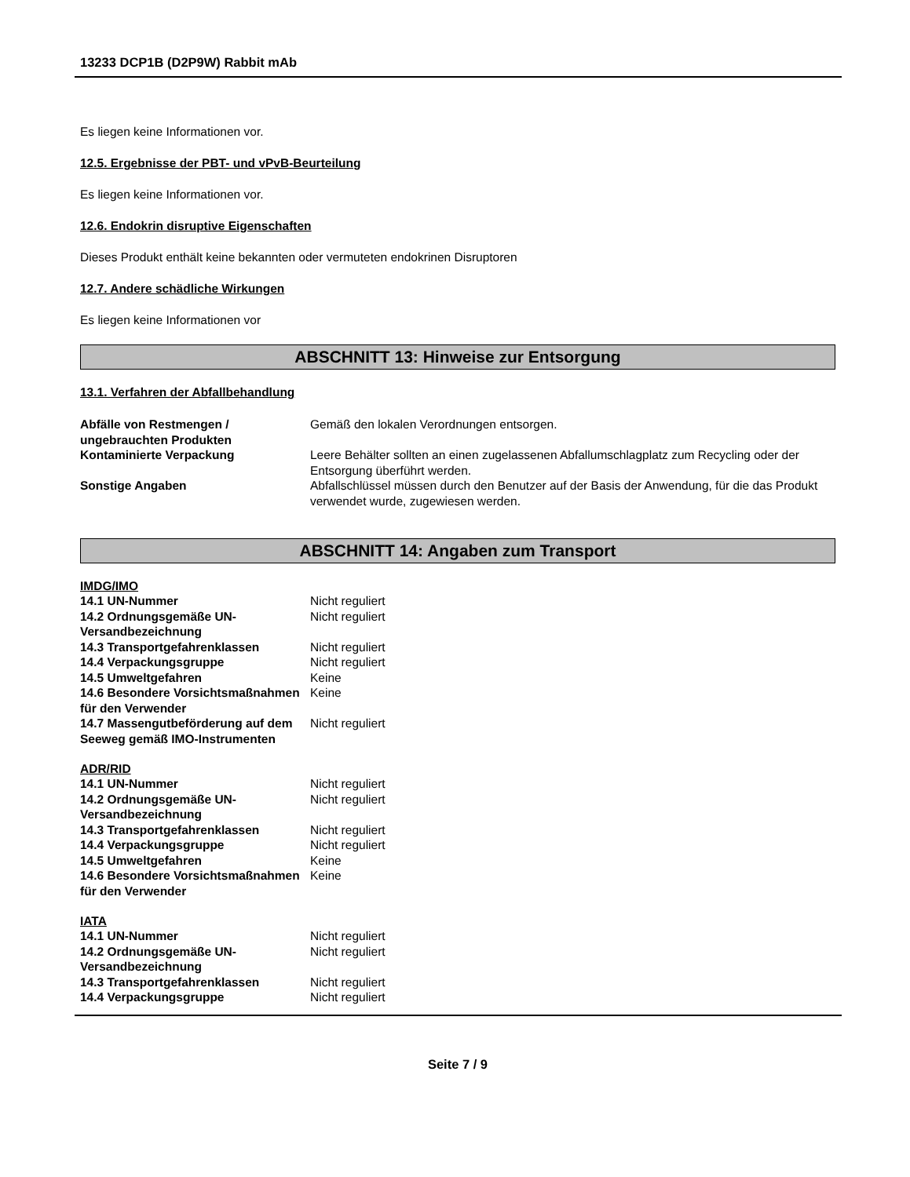13233 DCP1B (D2P9W) Rabbit mAb
Es liegen keine Informationen vor.
12.5. Ergebnisse der PBT- und vPvB-Beurteilung
Es liegen keine Informationen vor.
12.6. Endokrin disruptive Eigenschaften
Dieses Produkt enthält keine bekannten oder vermuteten endokrinen Disruptoren
12.7. Andere schädliche Wirkungen
Es liegen keine Informationen vor
ABSCHNITT 13: Hinweise zur Entsorgung
13.1. Verfahren der Abfallbehandlung
| Abfälle von Restmengen / ungebrauchten Produkten | Gemäß den lokalen Verordnungen entsorgen. |
| Kontaminierte Verpackung | Leere Behälter sollten an einen zugelassenen Abfallumschlagplatz zum Recycling oder der Entsorgung überführt werden. |
| Sonstige Angaben | Abfallschlüssel müssen durch den Benutzer auf der Basis der Anwendung, für die das Produkt verwendet wurde, zugewiesen werden. |
ABSCHNITT 14: Angaben zum Transport
IMDG/IMO
| 14.1 UN-Nummer | Nicht reguliert |
| 14.2 Ordnungsgemäße UN-Versandbezeichnung | Nicht reguliert |
| 14.3 Transportgefahrenklassen | Nicht reguliert |
| 14.4 Verpackungsgruppe | Nicht reguliert |
| 14.5 Umweltgefahren | Keine |
| 14.6 Besondere Vorsichtsmaßnahmen für den Verwender | Keine |
| 14.7 Massengutbeförderung auf dem Seeweg gemäß IMO-Instrumenten | Nicht reguliert |
ADR/RID
| 14.1 UN-Nummer | Nicht reguliert |
| 14.2 Ordnungsgemäße UN-Versandbezeichnung | Nicht reguliert |
| 14.3 Transportgefahrenklassen | Nicht reguliert |
| 14.4 Verpackungsgruppe | Nicht reguliert |
| 14.5 Umweltgefahren | Keine |
| 14.6 Besondere Vorsichtsmaßnahmen für den Verwender | Keine |
IATA
| 14.1 UN-Nummer | Nicht reguliert |
| 14.2 Ordnungsgemäße UN-Versandbezeichnung | Nicht reguliert |
| 14.3 Transportgefahrenklassen | Nicht reguliert |
| 14.4 Verpackungsgruppe | Nicht reguliert |
Seite 7 / 9